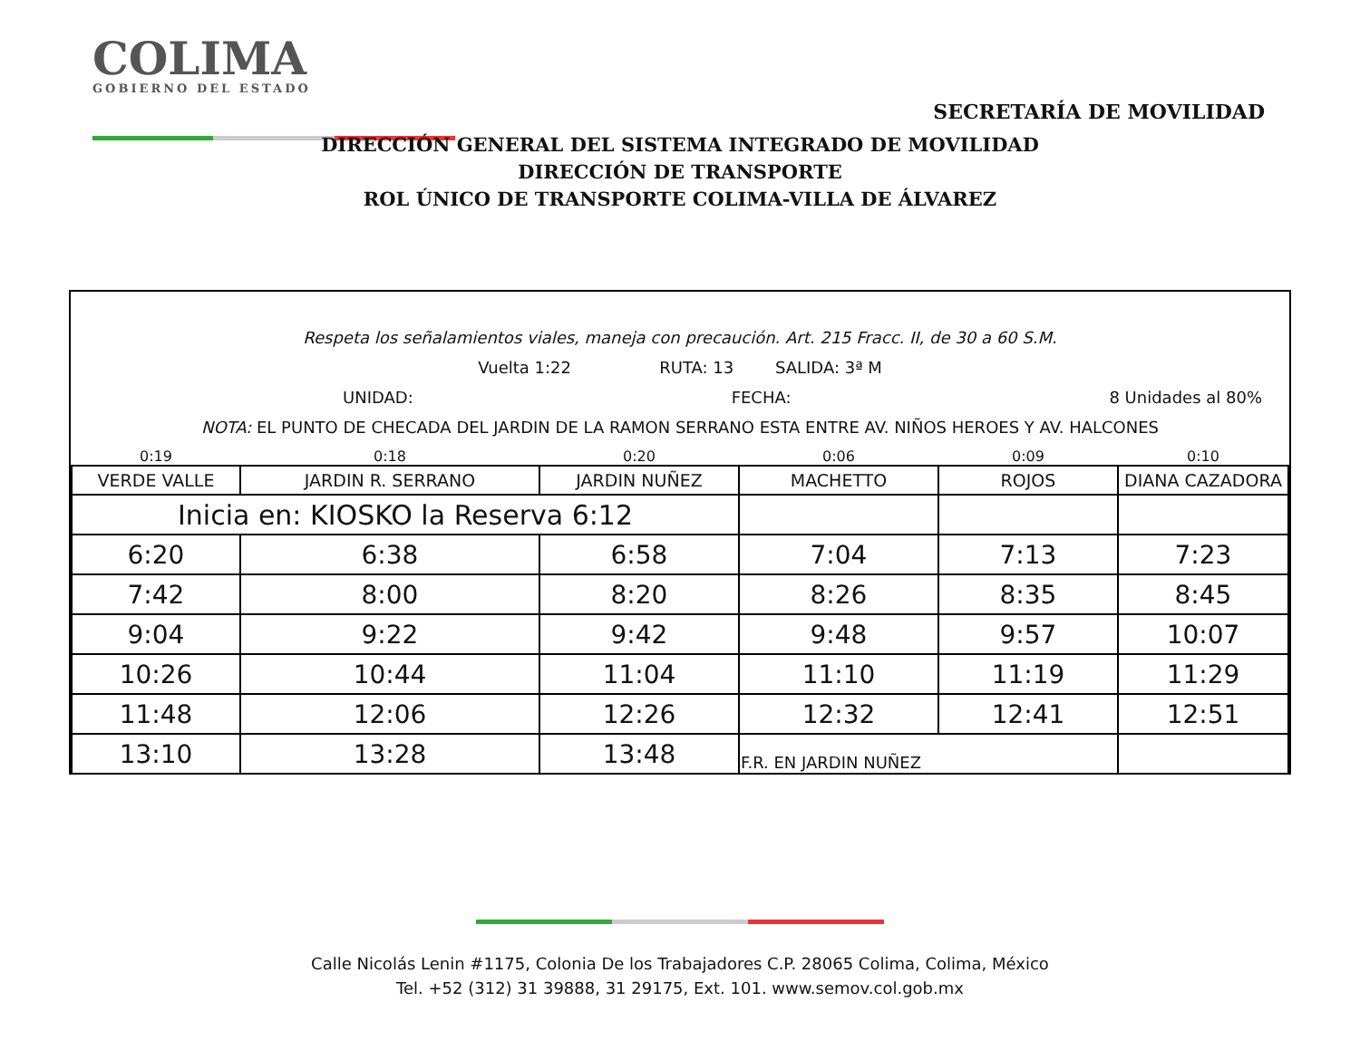COLIMA
GOBIERNO DEL ESTADO
SECRETARÍA DE MOVILIDAD
DIRECCIÓN GENERAL DEL SISTEMA INTEGRADO DE MOVILIDAD
DIRECCIÓN DE TRANSPORTE
ROL ÚNICO DE TRANSPORTE COLIMA-VILLA DE ÁLVAREZ
Respeta los señalamientos viales, maneja con precaución. Art. 215 Fracc. II, de 30 a 60 S.M.
Vuelta 1:22 RUTA: 13 SALIDA: 3ª M
UNIDAD: FECHA: 8 Unidades al 80%
NOTA: EL PUNTO DE CHECADA DEL JARDIN DE LA RAMON SERRANO ESTA ENTRE AV. NIÑOS HEROES Y AV. HALCONES
| 0:19 | 0:18 | 0:20 | 0:06 | 0:09 | 0:10 |
| VERDE VALLE | JARDIN R. SERRANO | JARDIN NUÑEZ | MACHETTO | ROJOS | DIANA CAZADORA |
| Inicia en: KIOSKO la Reserva 6:12 | | | | | |
| 6:20 | 6:38 | 6:58 | 7:04 | 7:13 | 7:23 |
| 7:42 | 8:00 | 8:20 | 8:26 | 8:35 | 8:45 |
| 9:04 | 9:22 | 9:42 | 9:48 | 9:57 | 10:07 |
| 10:26 | 10:44 | 11:04 | 11:10 | 11:19 | 11:29 |
| 11:48 | 12:06 | 12:26 | 12:32 | 12:41 | 12:51 |
| 13:10 | 13:28 | 13:48 | F.R. EN JARDIN NUÑEZ | | |
Calle Nicolás Lenin #1175, Colonia De los Trabajadores C.P. 28065 Colima, Colima, México
Tel. +52 (312) 31 39888, 31 29175, Ext. 101. www.semov.col.gob.mx